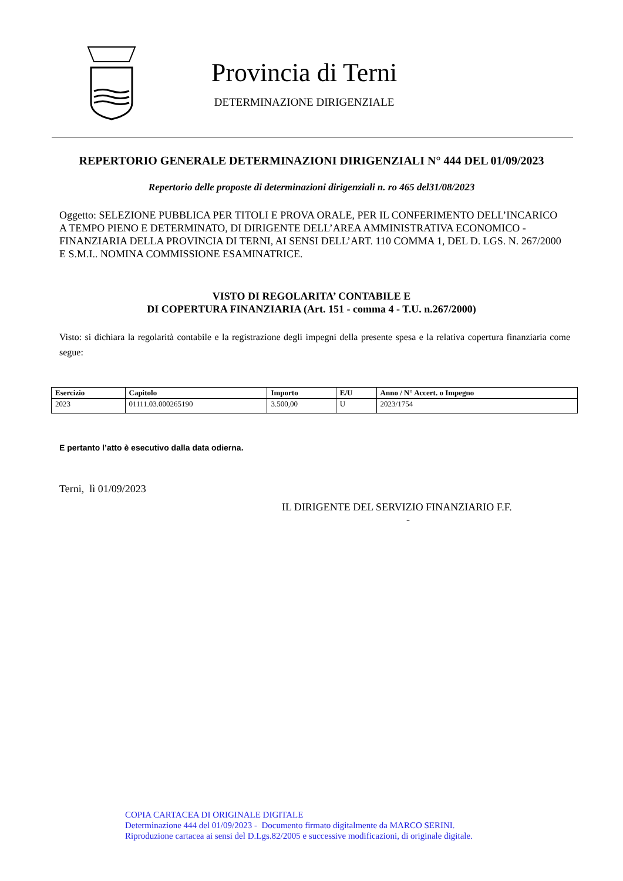Provincia di Terni
DETERMINAZIONE DIRIGENZIALE
REPERTORIO GENERALE DETERMINAZIONI DIRIGENZIALI N° 444 DEL 01/09/2023
Repertorio delle proposte di determinazioni dirigenziali n. ro 465 del31/08/2023
Oggetto: SELEZIONE PUBBLICA PER TITOLI E PROVA ORALE, PER IL CONFERIMENTO DELL’INCARICO A TEMPO PIENO E DETERMINATO, DI DIRIGENTE DELL’AREA AMMINISTRATIVA ECONOMICO - FINANZIARIA DELLA PROVINCIA DI TERNI, AI SENSI DELL’ART. 110 COMMA 1, DEL D. LGS. N. 267/2000 E S.M.I.. NOMINA COMMISSIONE ESAMINATRICE.
VISTO DI REGOLARITA’ CONTABILE E
DI COPERTURA FINANZIARIA (Art. 151 - comma 4 - T.U. n.267/2000)
Visto: si dichiara la regolarità contabile e la registrazione degli impegni della presente spesa e la relativa copertura finanziaria come segue:
| Esercizio | Capitolo | Importo | E/U | Anno / N° Accert. o Impegno |
| --- | --- | --- | --- | --- |
| 2023 | 01111.03.000265190 | 3.500,00 | U | 2023/1754 |
E pertanto l’atto è esecutivo dalla data odierna.
Terni, lì 01/09/2023
IL DIRIGENTE DEL SERVIZIO FINANZIARIO F.F.
-
COPIA CARTACEA DI ORIGINALE DIGITALE
Determinazione 444 del 01/09/2023 - Documento firmato digitalmente da MARCO SERINI.
Riproduzione cartacea ai sensi del D.Lgs.82/2005 e successive modificazioni, di originale digitale.